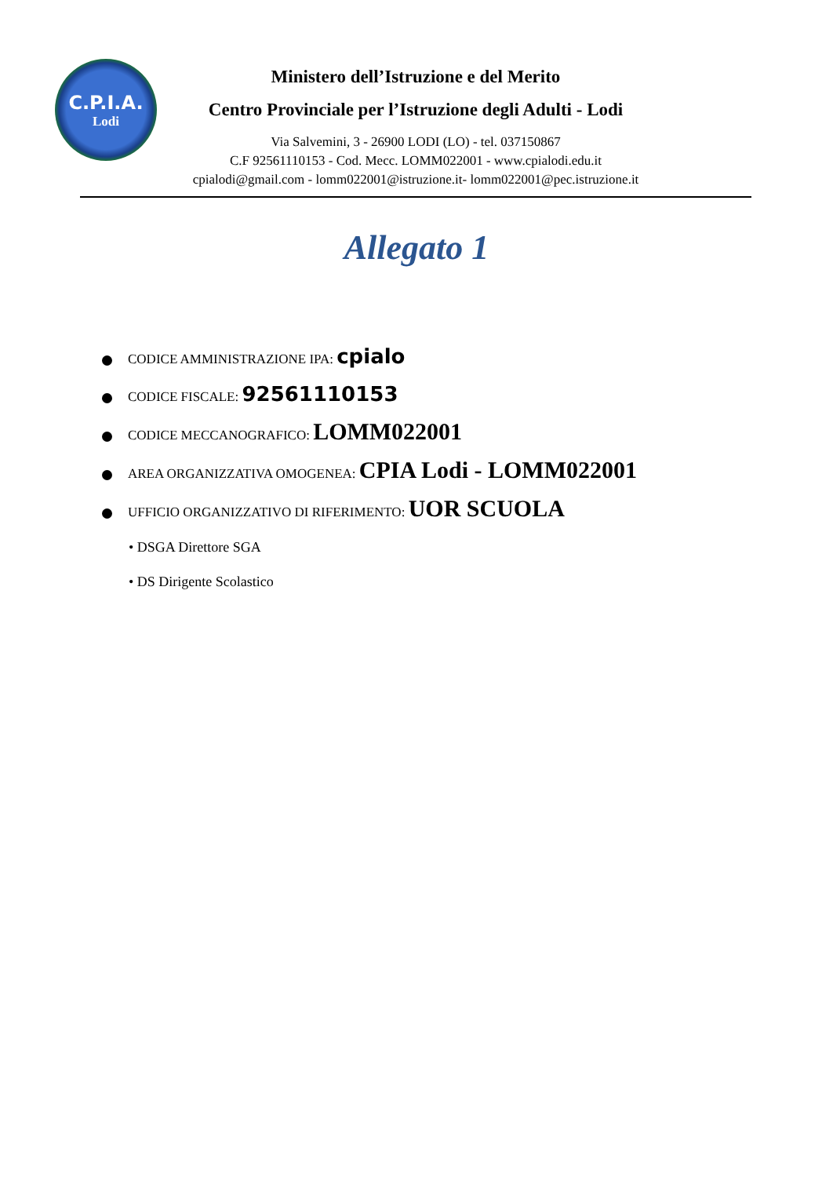C.P.I.A.
Lodi
Ministero dell’Istruzione e del Merito
Centro Provinciale per l’Istruzione degli Adulti - Lodi
Via Salvemini, 3 - 26900 LODI (LO) - tel. 037150867
C.F 92561110153 - Cod. Mecc. LOMM022001 - www.cpialodi.edu.it
cpialodi@gmail.com - lomm022001@istruzione.it- lomm022001@pec.istruzione.it
Allegato 1
CODICE AMMINISTRAZIONE IPA: cpialo
CODICE FISCALE: 92561110153
CODICE MECCANOGRAFICO: LOMM022001
AREA ORGANIZZATIVA OMOGENEA: CPIA Lodi - LOMM022001
UFFICIO ORGANIZZATIVO DI RIFERIMENTO: UOR SCUOLA
• DSGA Direttore SGA
• DS Dirigente Scolastico